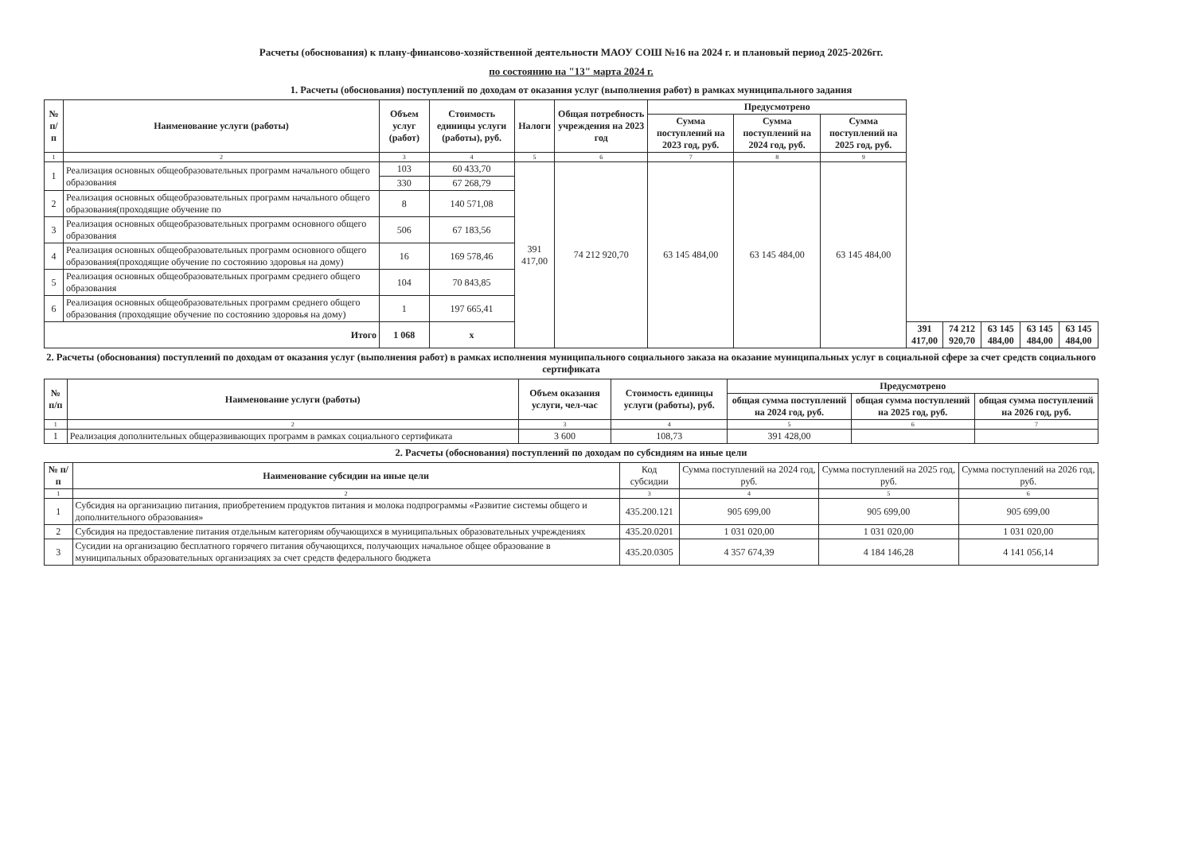Расчеты (обоснования) к плану-финансово-хозяйственной деятельности МАОУ СОШ №16 на 2024 г. и плановый период 2025-2026гг.
по состоянию на "13" марта 2024 г.
1. Расчеты (обоснования) поступлений по доходам от оказания услуг (выполнения работ) в рамках муниципального задания
| № п/п | Наименование услуги (работы) | Объем услуг (работ) | Стоимость единицы услуги (работы), руб. | Налоги | Общая потребность учреждения на 2023 год | Предусмотрено | | | | | | | |
| --- | --- | --- | --- | --- | --- | --- | --- | --- | --- | --- | --- | --- | --- |
| | | | | | | Сумма поступлений на 2023 год, руб. | Сумма поступлений на 2024 год, руб. | Сумма поступлений на 2025 год, руб. | | | | | |
| 1 | 2 | 3 | 4 | 5 | 6 | 7 | 8 | 9 | | | | | |
| 1 | Реализация основных общеобразовательных программ начального общего образования | 103 | 60 433,70 | 391 417,00 | 74 212 920,70 | 63 145 484,00 | 63 145 484,00 | 63 145 484,00 | | | | | |
| | | 330 | 67 268,79 | | | | | | | | | | |
| 2 | Реализация основных общеобразовательных программ начального общего образования(проходящие обучение по | 8 | 140 571,08 | | | | | | | | | | |
| 3 | Реализация основных общеобразовательных программ основного общего образования | 506 | 67 183,56 | | | | | | | | | | |
| 4 | Реализация основных общеобразовательных программ основного общего образования(проходящие обучение по состоянию здоровья на дому) | 16 | 169 578,46 | | | | | | | | | | |
| 5 | Реализация основных общеобразовательных программ среднего общего образования | 104 | 70 843,85 | | | | | | | | | | |
| 6 | Реализация основных общеобразовательных программ среднего общего образования (проходящие обучение по состоянию здоровья на дому) | 1 | 197 665,41 | | | | | | | | | | |
| Итого | | 1 068 | х | | | | | | 391 417,00 | 74 212 920,70 | 63 145 484,00 | 63 145 484,00 | 63 145 484,00 |
2. Расчеты (обоснования) поступлений по доходам от оказания услуг (выполнения работ) в рамках исполнения муниципального социального заказа на оказание муниципальных услуг в социальной сфере за счет средств социального сертификата
| № п/п | Наименование услуги (работы) | Объем оказания услуги, чел-час | Стоимость единицы услуги (работы), руб. | Предусмотрено | | |
| --- | --- | --- | --- | --- | --- | --- |
| | | | | общая сумма поступлений на 2024 год, руб. | общая сумма поступлений на 2025 год, руб. | общая сумма поступлений на 2026 год, руб. |
| 1 | 2 | 3 | 4 | 5 | 6 | 7 |
| 1 | Реализация дополнительных общеразвивающих программ в рамках социального сертификата | 3 600 | 108,73 | 391 428,00 | | |
2. Расчеты (обоснования) поступлений по доходам по субсидиям на иные цели
| № п/п | Наименование субсидии на иные цели | Код субсидии | Сумма поступлений на 2024 год, руб. | Сумма поступлений на 2025 год, руб. | Сумма поступлений на 2026 год, руб. |
| 1 | 2 | 3 | 4 | 5 | 6 |
| 1 | Субсидия на организацию питания, приобретением продуктов питания и молока подпрограммы «Развитие системы общего и дополнительного образования» | 435.200.121 | 905 699,00 | 905 699,00 | 905 699,00 |
| 2 | Субсидия на предоставление питания отдельным категориям обучающихся в муниципальных образовательных учреждениях | 435.20.0201 | 1 031 020,00 | 1 031 020,00 | 1 031 020,00 |
| 3 | Сусидии на организацию бесплатного горячего питания обучающихся, получающих начальное общее образование в муниципальных образовательных организациях за счет средств федерального бюджета | 435.20.0305 | 4 357 674,39 | 4 184 146,28 | 4 141 056,14 |